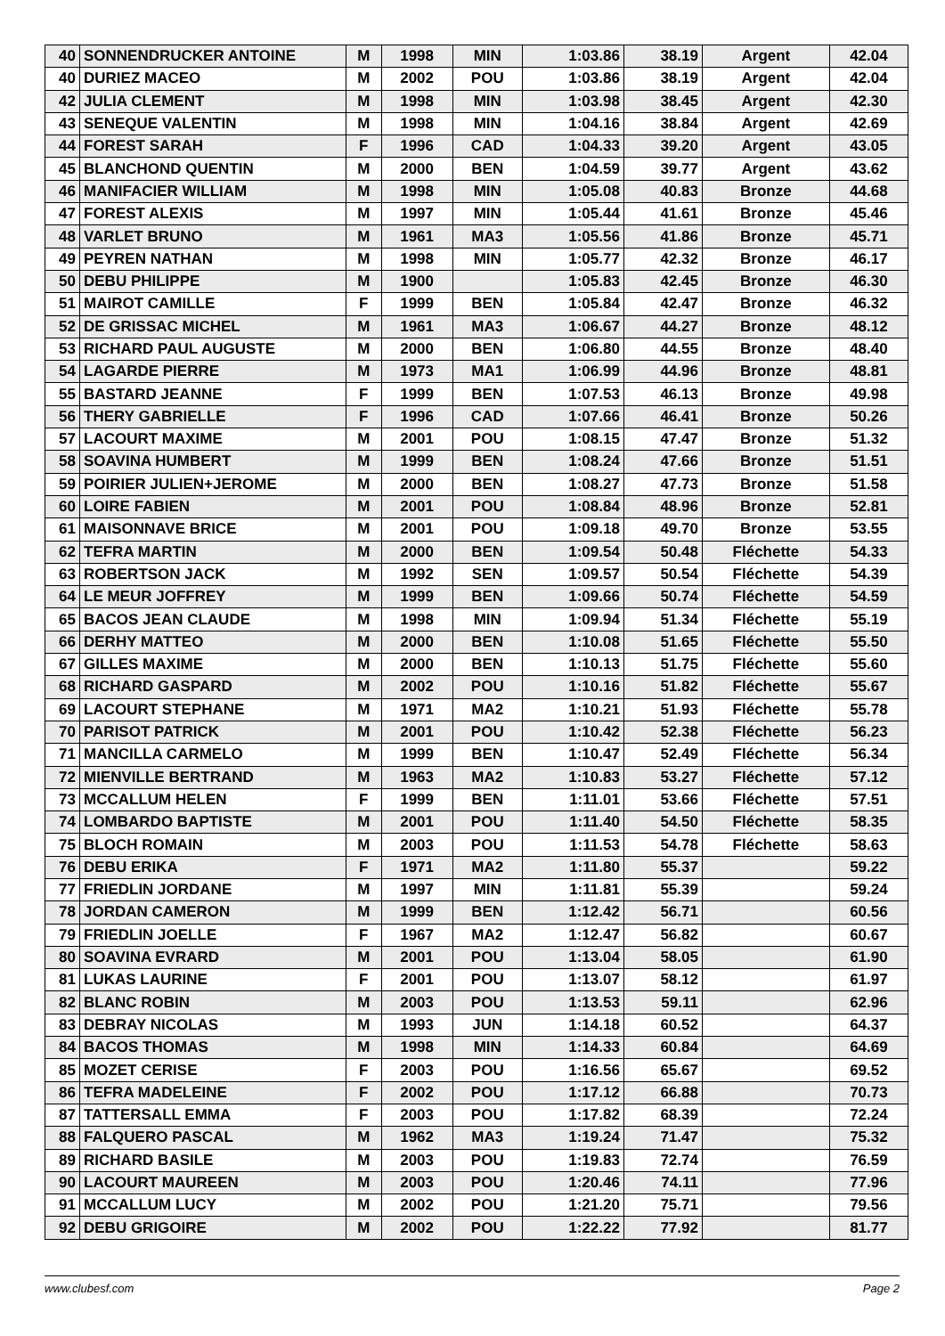| 40 | SONNENDRUCKER ANTOINE | M | 1998 | MIN | 1:03.86 | 38.19 | Argent | 42.04 |
| 40 | DURIEZ MACEO | M | 2002 | POU | 1:03.86 | 38.19 | Argent | 42.04 |
| 42 | JULIA CLEMENT | M | 1998 | MIN | 1:03.98 | 38.45 | Argent | 42.30 |
| 43 | SENEQUE VALENTIN | M | 1998 | MIN | 1:04.16 | 38.84 | Argent | 42.69 |
| 44 | FOREST SARAH | F | 1996 | CAD | 1:04.33 | 39.20 | Argent | 43.05 |
| 45 | BLANCHOND QUENTIN | M | 2000 | BEN | 1:04.59 | 39.77 | Argent | 43.62 |
| 46 | MANIFACIER WILLIAM | M | 1998 | MIN | 1:05.08 | 40.83 | Bronze | 44.68 |
| 47 | FOREST ALEXIS | M | 1997 | MIN | 1:05.44 | 41.61 | Bronze | 45.46 |
| 48 | VARLET BRUNO | M | 1961 | MA3 | 1:05.56 | 41.86 | Bronze | 45.71 |
| 49 | PEYREN NATHAN | M | 1998 | MIN | 1:05.77 | 42.32 | Bronze | 46.17 |
| 50 | DEBU PHILIPPE | M | 1900 | | 1:05.83 | 42.45 | Bronze | 46.30 |
| 51 | MAIROT CAMILLE | F | 1999 | BEN | 1:05.84 | 42.47 | Bronze | 46.32 |
| 52 | DE GRISSAC MICHEL | M | 1961 | MA3 | 1:06.67 | 44.27 | Bronze | 48.12 |
| 53 | RICHARD PAUL AUGUSTE | M | 2000 | BEN | 1:06.80 | 44.55 | Bronze | 48.40 |
| 54 | LAGARDE PIERRE | M | 1973 | MA1 | 1:06.99 | 44.96 | Bronze | 48.81 |
| 55 | BASTARD JEANNE | F | 1999 | BEN | 1:07.53 | 46.13 | Bronze | 49.98 |
| 56 | THERY GABRIELLE | F | 1996 | CAD | 1:07.66 | 46.41 | Bronze | 50.26 |
| 57 | LACOURT MAXIME | M | 2001 | POU | 1:08.15 | 47.47 | Bronze | 51.32 |
| 58 | SOAVINA HUMBERT | M | 1999 | BEN | 1:08.24 | 47.66 | Bronze | 51.51 |
| 59 | POIRIER JULIEN+JEROME | M | 2000 | BEN | 1:08.27 | 47.73 | Bronze | 51.58 |
| 60 | LOIRE FABIEN | M | 2001 | POU | 1:08.84 | 48.96 | Bronze | 52.81 |
| 61 | MAISONNAVE BRICE | M | 2001 | POU | 1:09.18 | 49.70 | Bronze | 53.55 |
| 62 | TEFRA MARTIN | M | 2000 | BEN | 1:09.54 | 50.48 | Fléchette | 54.33 |
| 63 | ROBERTSON JACK | M | 1992 | SEN | 1:09.57 | 50.54 | Fléchette | 54.39 |
| 64 | LE MEUR JOFFREY | M | 1999 | BEN | 1:09.66 | 50.74 | Fléchette | 54.59 |
| 65 | BACOS JEAN CLAUDE | M | 1998 | MIN | 1:09.94 | 51.34 | Fléchette | 55.19 |
| 66 | DERHY MATTEO | M | 2000 | BEN | 1:10.08 | 51.65 | Fléchette | 55.50 |
| 67 | GILLES MAXIME | M | 2000 | BEN | 1:10.13 | 51.75 | Fléchette | 55.60 |
| 68 | RICHARD GASPARD | M | 2002 | POU | 1:10.16 | 51.82 | Fléchette | 55.67 |
| 69 | LACOURT STEPHANE | M | 1971 | MA2 | 1:10.21 | 51.93 | Fléchette | 55.78 |
| 70 | PARISOT PATRICK | M | 2001 | POU | 1:10.42 | 52.38 | Fléchette | 56.23 |
| 71 | MANCILLA CARMELO | M | 1999 | BEN | 1:10.47 | 52.49 | Fléchette | 56.34 |
| 72 | MIENVILLE BERTRAND | M | 1963 | MA2 | 1:10.83 | 53.27 | Fléchette | 57.12 |
| 73 | MCCALLUM HELEN | F | 1999 | BEN | 1:11.01 | 53.66 | Fléchette | 57.51 |
| 74 | LOMBARDO BAPTISTE | M | 2001 | POU | 1:11.40 | 54.50 | Fléchette | 58.35 |
| 75 | BLOCH ROMAIN | M | 2003 | POU | 1:11.53 | 54.78 | Fléchette | 58.63 |
| 76 | DEBU ERIKA | F | 1971 | MA2 | 1:11.80 | 55.37 | | 59.22 |
| 77 | FRIEDLIN JORDANE | M | 1997 | MIN | 1:11.81 | 55.39 | | 59.24 |
| 78 | JORDAN CAMERON | M | 1999 | BEN | 1:12.42 | 56.71 | | 60.56 |
| 79 | FRIEDLIN JOELLE | F | 1967 | MA2 | 1:12.47 | 56.82 | | 60.67 |
| 80 | SOAVINA EVRARD | M | 2001 | POU | 1:13.04 | 58.05 | | 61.90 |
| 81 | LUKAS LAURINE | F | 2001 | POU | 1:13.07 | 58.12 | | 61.97 |
| 82 | BLANC ROBIN | M | 2003 | POU | 1:13.53 | 59.11 | | 62.96 |
| 83 | DEBRAY NICOLAS | M | 1993 | JUN | 1:14.18 | 60.52 | | 64.37 |
| 84 | BACOS THOMAS | M | 1998 | MIN | 1:14.33 | 60.84 | | 64.69 |
| 85 | MOZET CERISE | F | 2003 | POU | 1:16.56 | 65.67 | | 69.52 |
| 86 | TEFRA MADELEINE | F | 2002 | POU | 1:17.12 | 66.88 | | 70.73 |
| 87 | TATTERSALL EMMA | F | 2003 | POU | 1:17.82 | 68.39 | | 72.24 |
| 88 | FALQUERO PASCAL | M | 1962 | MA3 | 1:19.24 | 71.47 | | 75.32 |
| 89 | RICHARD BASILE | M | 2003 | POU | 1:19.83 | 72.74 | | 76.59 |
| 90 | LACOURT MAUREEN | M | 2003 | POU | 1:20.46 | 74.11 | | 77.96 |
| 91 | MCCALLUM LUCY | M | 2002 | POU | 1:21.20 | 75.71 | | 79.56 |
| 92 | DEBU GRIGOIRE | M | 2002 | POU | 1:22.22 | 77.92 | | 81.77 |
www.clubesf.com Page 2